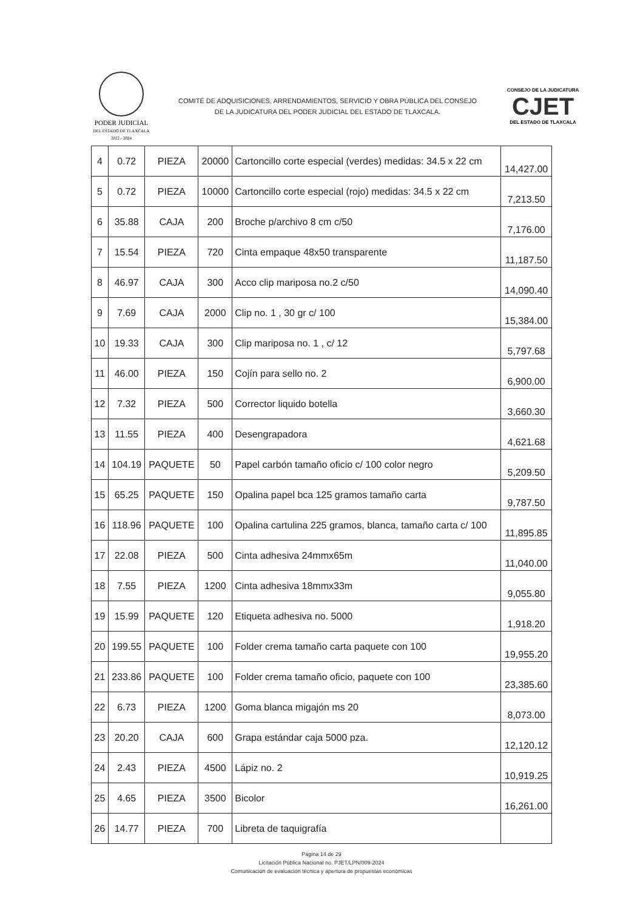PODER JUDICIAL
DEL ESTADO DE TLAXCALA
2022 - 2024
COMITÉ DE ADQUISICIONES, ARRENDAMIENTOS, SERVICIO Y OBRA PÚBLICA DEL CONSEJO DE LA JUDICATURA DEL PODER JUDICIAL DEL ESTADO DE TLAXCALA.
CONSEJO DE LA JUDICATURA
CJET
DEL ESTADO DE TLAXCALA
| 4 | 0.72 | PIEZA | 20000 | Cartoncillo corte especial (verdes) medidas: 34.5 x 22 cm | 14,427.00 |
| 5 | 0.72 | PIEZA | 10000 | Cartoncillo corte especial (rojo) medidas: 34.5 x 22 cm | 7,213.50 |
| 6 | 35.88 | CAJA | 200 | Broche p/archivo 8 cm c/50 | 7,176.00 |
| 7 | 15.54 | PIEZA | 720 | Cinta empaque 48x50 transparente | 11,187.50 |
| 8 | 46.97 | CAJA | 300 | Acco clip mariposa no.2 c/50 | 14,090.40 |
| 9 | 7.69 | CAJA | 2000 | Clip no. 1 , 30 gr c/ 100 | 15,384.00 |
| 10 | 19.33 | CAJA | 300 | Clip mariposa no. 1 , c/ 12 | 5,797.68 |
| 11 | 46.00 | PIEZA | 150 | Cojín para sello no. 2 | 6,900.00 |
| 12 | 7.32 | PIEZA | 500 | Corrector liquido botella | 3,660.30 |
| 13 | 11.55 | PIEZA | 400 | Desengrapadora | 4,621.68 |
| 14 | 104.19 | PAQUETE | 50 | Papel carbón tamaño oficio c/ 100 color negro | 5,209.50 |
| 15 | 65.25 | PAQUETE | 150 | Opalina papel bca 125 gramos tamaño carta | 9,787.50 |
| 16 | 118.96 | PAQUETE | 100 | Opalina cartulina 225 gramos, blanca, tamaño carta c/ 100 | 11,895.85 |
| 17 | 22.08 | PIEZA | 500 | Cinta adhesiva 24mmx65m | 11,040.00 |
| 18 | 7.55 | PIEZA | 1200 | Cinta adhesiva 18mmx33m | 9,055.80 |
| 19 | 15.99 | PAQUETE | 120 | Etiqueta adhesiva no. 5000 | 1,918.20 |
| 20 | 199.55 | PAQUETE | 100 | Folder crema tamaño carta paquete con 100 | 19,955.20 |
| 21 | 233.86 | PAQUETE | 100 | Folder crema tamaño oficio, paquete con 100 | 23,385.60 |
| 22 | 6.73 | PIEZA | 1200 | Goma blanca migajón ms 20 | 8,073.00 |
| 23 | 20.20 | CAJA | 600 | Grapa estándar caja 5000 pza. | 12,120.12 |
| 24 | 2.43 | PIEZA | 4500 | Lápiz no. 2 | 10,919.25 |
| 25 | 4.65 | PIEZA | 3500 | Bicolor | 16,261.00 |
| 26 | 14.77 | PIEZA | 700 | Libreta de taquigrafía | |
Página 14 de 29
Licitación Pública Nacional no. PJET/LPN/009-2024
Comunicación de evaluación técnica y apertura de propuestas económicas